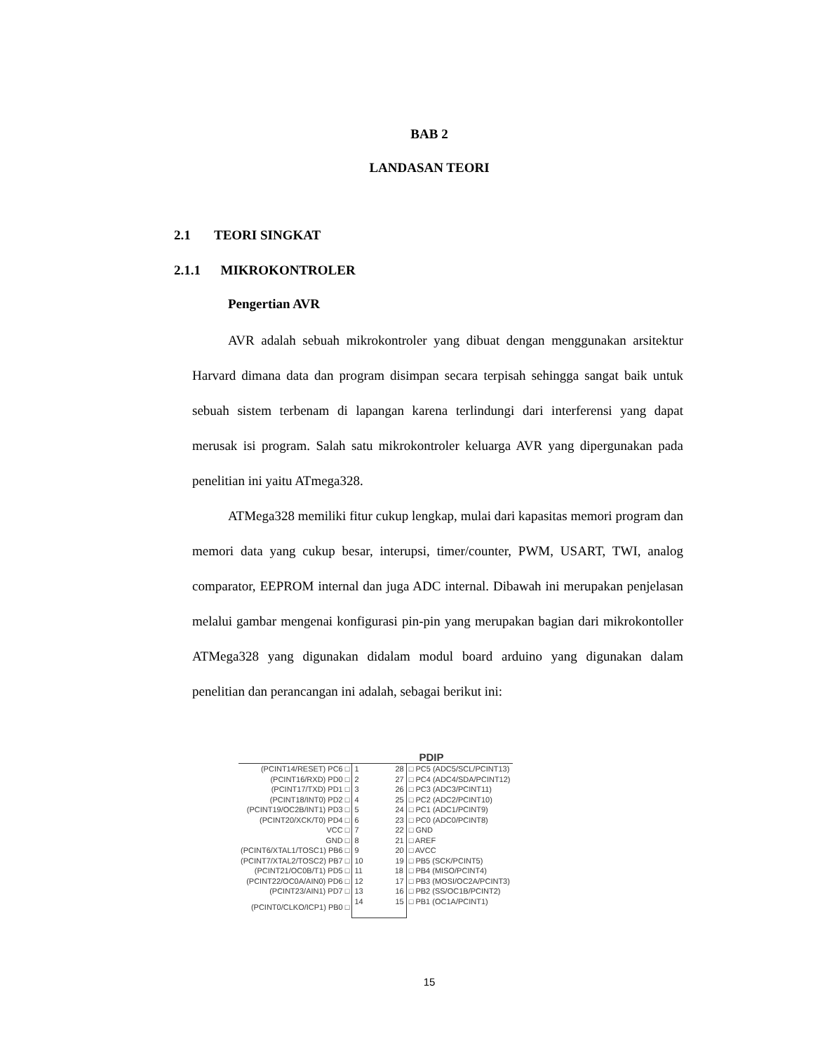BAB 2
LANDASAN TEORI
2.1 TEORI SINGKAT
2.1.1 MIKROKONTROLER
Pengertian AVR
AVR adalah sebuah mikrokontroler yang dibuat dengan menggunakan arsitektur Harvard dimana data dan program disimpan secara terpisah sehingga sangat baik untuk sebuah sistem terbenam di lapangan karena terlindungi dari interferensi yang dapat merusak isi program. Salah satu mikrokontroler keluarga AVR yang dipergunakan pada penelitian ini yaitu ATmega328.
ATMega328 memiliki fitur cukup lengkap, mulai dari kapasitas memori program dan memori data yang cukup besar, interupsi, timer/counter, PWM, USART, TWI, analog comparator, EEPROM internal dan juga ADC internal. Dibawah ini merupakan penjelasan melalui gambar mengenai konfigurasi pin-pin yang merupakan bagian dari mikrokontoller ATMega328 yang digunakan didalam modul board arduino yang digunakan dalam penelitian dan perancangan ini adalah, sebagai berikut ini:
PDIP
| (PCINT14/RESET) PC6 □ | 1 28 | □ PC5 (ADC5/SCL/PCINT13) |
| (PCINT16/RXD) PD0 □ | 2 27 | □ PC4 (ADC4/SDA/PCINT12) |
| (PCINT17/TXD) PD1 □ | 3 26 | □ PC3 (ADC3/PCINT11) |
| (PCINT18/INT0) PD2 □ | 4 25 | □ PC2 (ADC2/PCINT10) |
| (PCINT19/OC2B/INT1) PD3 □ | 5 24 | □ PC1 (ADC1/PCINT9) |
| (PCINT20/XCK/T0) PD4 □ | 6 23 | □ PC0 (ADC0/PCINT8) |
| VCC □ | 7 22 | □ GND |
| GND □ | 8 21 | □ AREF |
| (PCINT6/XTAL1/TOSC1) PB6 □ | 9 20 | □ AVCC |
| (PCINT7/XTAL2/TOSC2) PB7 □ | 10 19 | □ PB5 (SCK/PCINT5) |
| (PCINT21/OC0B/T1) PD5 □ | 11 18 | □ PB4 (MISO/PCINT4) |
| (PCINT22/OC0A/AIN0) PD6 □ | 12 17 | □ PB3 (MOSI/OC2A/PCINT3) |
| (PCINT23/AIN1) PD7 □ | 13 16 | □ PB2 (SS/OC1B/PCINT2) |
| (PCINT0/CLKO/ICP1) PB0 □ | 14 15 | □ PB1 (OC1A/PCINT1) |
15